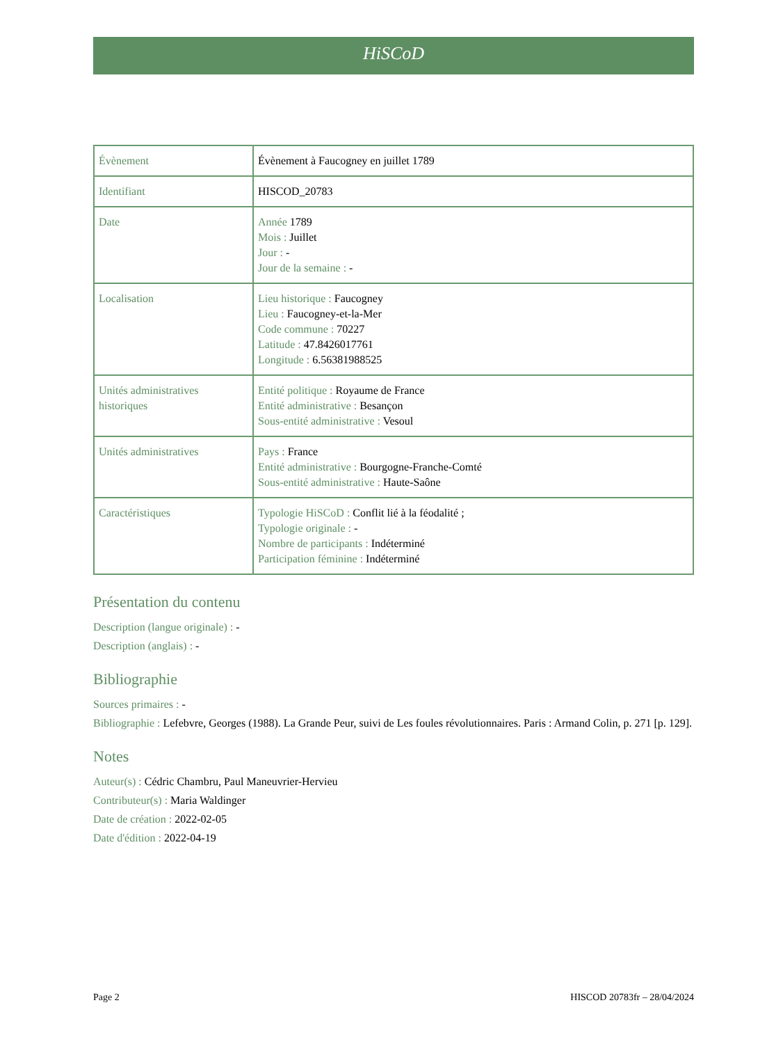HiSCoD
| Évènement | Évènement à Faucogney en juillet 1789 |
| Identifiant | HISCOD_20783 |
| Date | Année 1789 Mois : Juillet Jour : - Jour de la semaine : - |
| Localisation | Lieu historique : Faucogney Lieu : Faucogney-et-la-Mer Code commune : 70227 Latitude : 47.8426017761 Longitude : 6.56381988525 |
| Unités administratives historiques | Entité politique : Royaume de France Entité administrative : Besançon Sous-entité administrative : Vesoul |
| Unités administratives | Pays : France Entité administrative : Bourgogne-Franche-Comté Sous-entité administrative : Haute-Saône |
| Caractéristiques | Typologie HiSCoD : Conflit lié à la féodalité ; Typologie originale : - Nombre de participants : Indéterminé Participation féminine : Indéterminé |
Présentation du contenu
Description (langue originale) : -
Description (anglais) : -
Bibliographie
Sources primaires : -
Bibliographie : Lefebvre, Georges (1988). La Grande Peur, suivi de Les foules révolutionnaires. Paris : Armand Colin, p. 271 [p. 129].
Notes
Auteur(s) : Cédric Chambru, Paul Maneuvrier-Hervieu
Contributeur(s) : Maria Waldinger
Date de création : 2022-02-05
Date d'édition : 2022-04-19
Page 2 HISCOD 20783fr – 28/04/2024